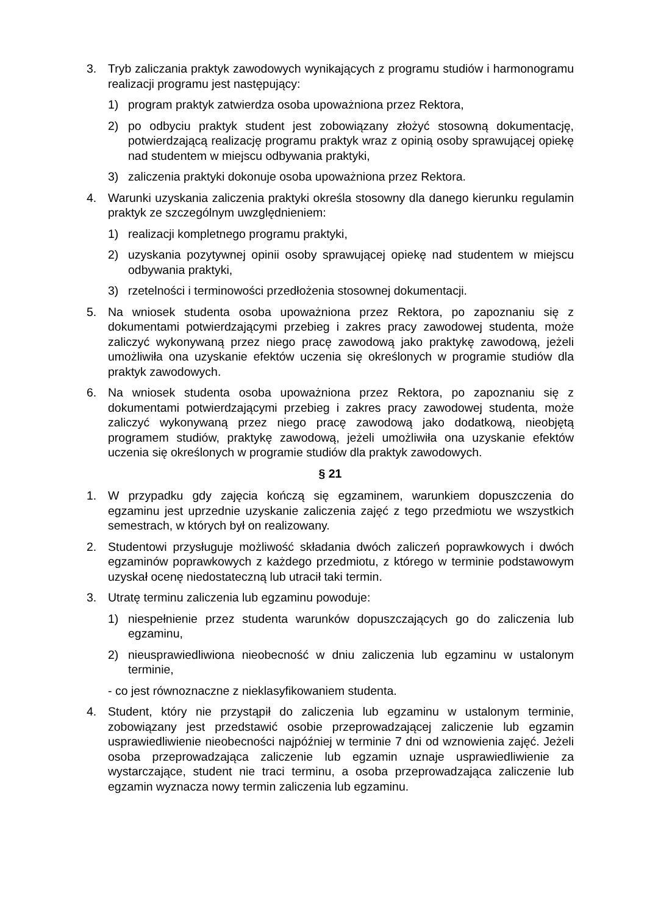3. Tryb zaliczania praktyk zawodowych wynikających z programu studiów i harmonogramu realizacji programu jest następujący:
1) program praktyk zatwierdza osoba upoważniona przez Rektora,
2) po odbyciu praktyk student jest zobowiązany złożyć stosowną dokumentację, potwierdzającą realizację programu praktyk wraz z opinią osoby sprawującej opiekę nad studentem w miejscu odbywania praktyki,
3) zaliczenia praktyki dokonuje osoba upoważniona przez Rektora.
4. Warunki uzyskania zaliczenia praktyki określa stosowny dla danego kierunku regulamin praktyk ze szczególnym uwzględnieniem:
1) realizacji kompletnego programu praktyki,
2) uzyskania pozytywnej opinii osoby sprawującej opiekę nad studentem w miejscu odbywania praktyki,
3) rzetelności i terminowości przedłożenia stosownej dokumentacji.
5. Na wniosek studenta osoba upoważniona przez Rektora, po zapoznaniu się z dokumentami potwierdzającymi przebieg i zakres pracy zawodowej studenta, może zaliczyć wykonywaną przez niego pracę zawodową jako praktykę zawodową, jeżeli umożliwiła ona uzyskanie efektów uczenia się określonych w programie studiów dla praktyk zawodowych.
6. Na wniosek studenta osoba upoważniona przez Rektora, po zapoznaniu się z dokumentami potwierdzającymi przebieg i zakres pracy zawodowej studenta, może zaliczyć wykonywaną przez niego pracę zawodową jako dodatkową, nieobjętą programem studiów, praktykę zawodową, jeżeli umożliwiła ona uzyskanie efektów uczenia się określonych w programie studiów dla praktyk zawodowych.
§ 21
1. W przypadku gdy zajęcia kończą się egzaminem, warunkiem dopuszczenia do egzaminu jest uprzednie uzyskanie zaliczenia zajęć z tego przedmiotu we wszystkich semestrach, w których był on realizowany.
2. Studentowi przysługuje możliwość składania dwóch zaliczeń poprawkowych i dwóch egzaminów poprawkowych z każdego przedmiotu, z którego w terminie podstawowym uzyskał ocenę niedostateczną lub utracił taki termin.
3. Utratę terminu zaliczenia lub egzaminu powoduje:
1) niespełnienie przez studenta warunków dopuszczających go do zaliczenia lub egzaminu,
2) nieusprawiedliwiona nieobecność w dniu zaliczenia lub egzaminu w ustalonym terminie,
- co jest równoznaczne z nieklasyfikowaniem studenta.
4. Student, który nie przystąpił do zaliczenia lub egzaminu w ustalonym terminie, zobowiązany jest przedstawić osobie przeprowadzającej zaliczenie lub egzamin usprawiedliwienie nieobecności najpóźniej w terminie 7 dni od wznowienia zajęć. Jeżeli osoba przeprowadzająca zaliczenie lub egzamin uznaje usprawiedliwienie za wystarczające, student nie traci terminu, a osoba przeprowadzająca zaliczenie lub egzamin wyznacza nowy termin zaliczenia lub egzaminu.